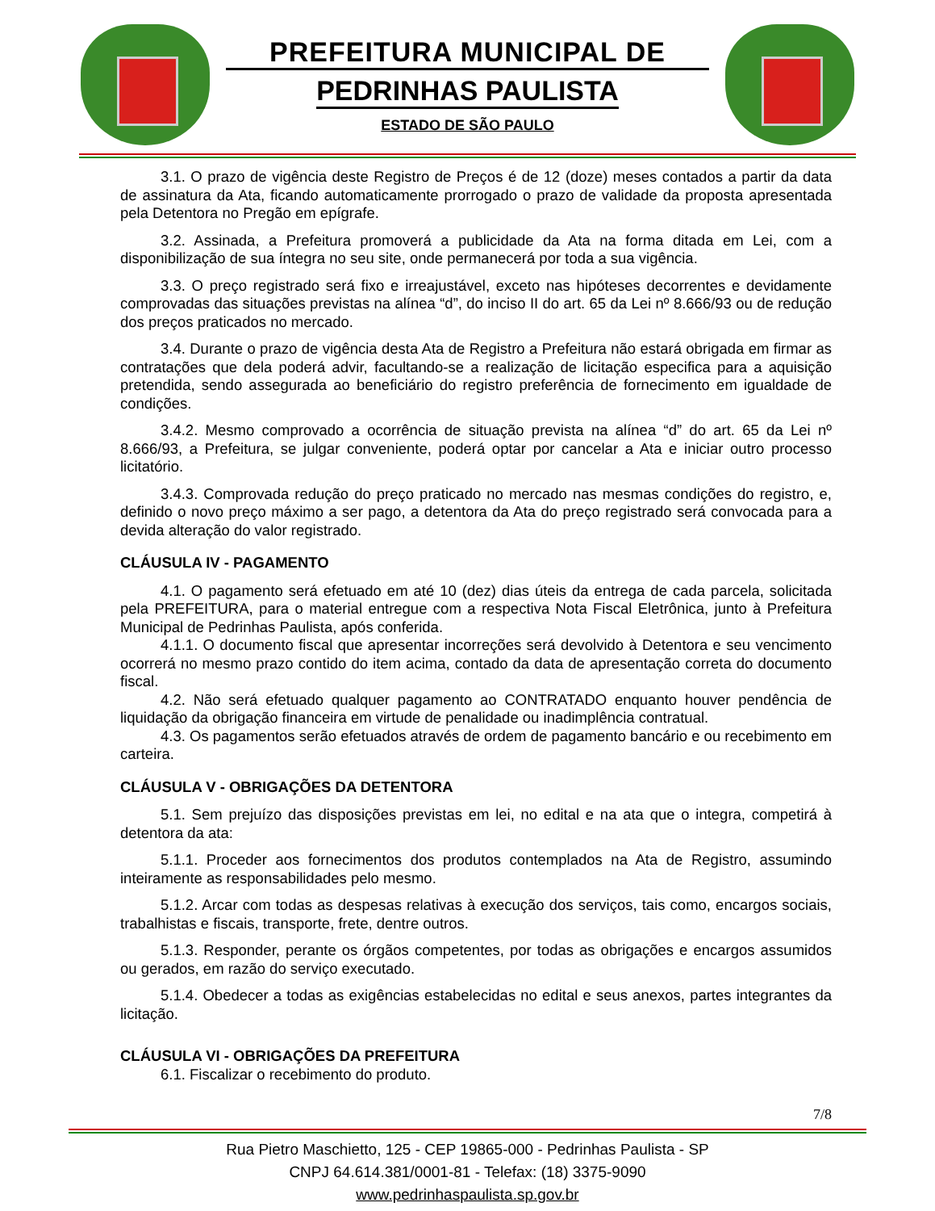PREFEITURA MUNICIPAL DE
PEDRINHAS PAULISTA
ESTADO DE SÃO PAULO
3.1. O prazo de vigência deste Registro de Preços é de 12 (doze) meses contados a partir da data de assinatura da Ata, ficando automaticamente prorrogado o prazo de validade da proposta apresentada pela Detentora no Pregão em epígrafe.
3.2. Assinada, a Prefeitura promoverá a publicidade da Ata na forma ditada em Lei, com a disponibilização de sua íntegra no seu site, onde permanecerá por toda a sua vigência.
3.3. O preço registrado será fixo e irreajustável, exceto nas hipóteses decorrentes e devidamente comprovadas das situações previstas na alínea “d”, do inciso II do art. 65 da Lei nº 8.666/93 ou de redução dos preços praticados no mercado.
3.4. Durante o prazo de vigência desta Ata de Registro a Prefeitura não estará obrigada em firmar as contratações que dela poderá advir, facultando-se a realização de licitação especifica para a aquisição pretendida, sendo assegurada ao beneficiário do registro preferência de fornecimento em igualdade de condições.
3.4.2. Mesmo comprovado a ocorrência de situação prevista na alínea “d” do art. 65 da Lei nº 8.666/93, a Prefeitura, se julgar conveniente, poderá optar por cancelar a Ata e iniciar outro processo licitatório.
3.4.3. Comprovada redução do preço praticado no mercado nas mesmas condições do registro, e, definido o novo preço máximo a ser pago, a detentora da Ata do preço registrado será convocada para a devida alteração do valor registrado.
CLÁUSULA IV - PAGAMENTO
4.1. O pagamento será efetuado em até 10 (dez) dias úteis da entrega de cada parcela, solicitada pela PREFEITURA, para o material entregue com a respectiva Nota Fiscal Eletrônica, junto à Prefeitura Municipal de Pedrinhas Paulista, após conferida.
4.1.1. O documento fiscal que apresentar incorreções será devolvido à Detentora e seu vencimento ocorrerá no mesmo prazo contido do item acima, contado da data de apresentação correta do documento fiscal.
4.2. Não será efetuado qualquer pagamento ao CONTRATADO enquanto houver pendência de liquidação da obrigação financeira em virtude de penalidade ou inadimplência contratual.
4.3. Os pagamentos serão efetuados através de ordem de pagamento bancário e ou recebimento em carteira.
CLÁUSULA V - OBRIGAÇÕES DA DETENTORA
5.1. Sem prejuízo das disposições previstas em lei, no edital e na ata que o integra, competirá à detentora da ata:
5.1.1. Proceder aos fornecimentos dos produtos contemplados na Ata de Registro, assumindo inteiramente as responsabilidades pelo mesmo.
5.1.2. Arcar com todas as despesas relativas à execução dos serviços, tais como, encargos sociais, trabalhistas e fiscais, transporte, frete, dentre outros.
5.1.3. Responder, perante os órgãos competentes, por todas as obrigações e encargos assumidos ou gerados, em razão do serviço executado.
5.1.4. Obedecer a todas as exigências estabelecidas no edital e seus anexos, partes integrantes da licitação.
CLÁUSULA VI - OBRIGAÇÕES DA PREFEITURA
6.1. Fiscalizar o recebimento do produto.
7/8
Rua Pietro Maschietto, 125 - CEP 19865-000 - Pedrinhas Paulista - SP
CNPJ 64.614.381/0001-81 - Telefax: (18) 3375-9090
www.pedrinhaspaulista.sp.gov.br